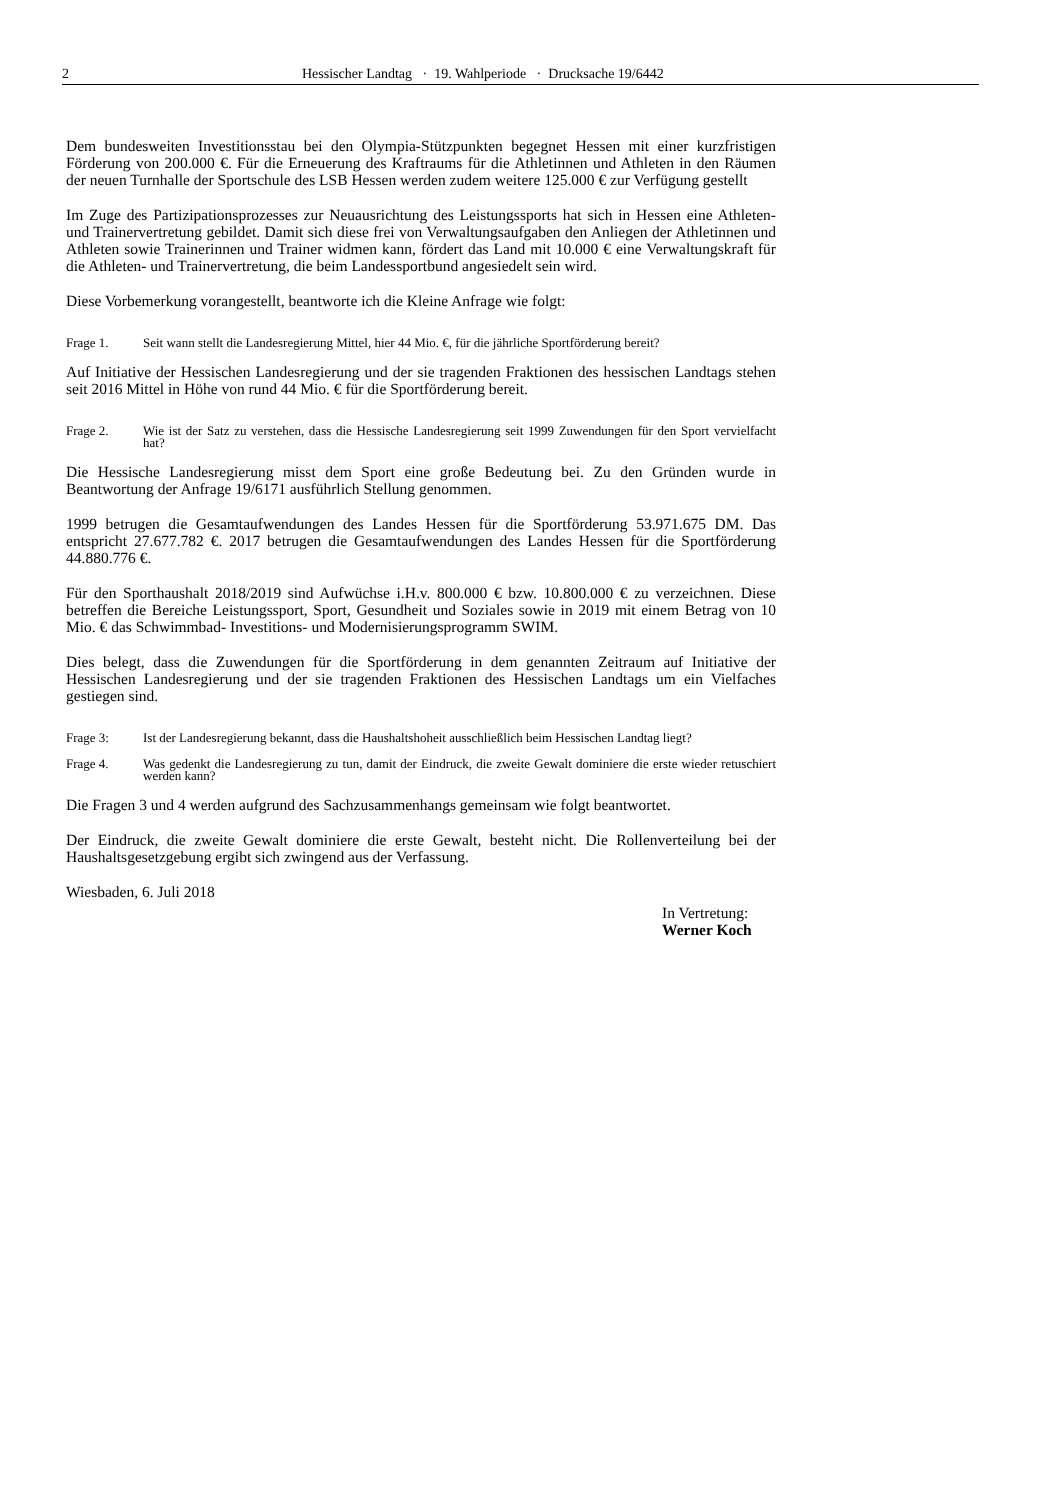2 Hessischer Landtag · 19. Wahlperiode · Drucksache 19/6442
Dem bundesweiten Investitionsstau bei den Olympia-Stützpunkten begegnet Hessen mit einer kurzfristigen Förderung von 200.000 €. Für die Erneuerung des Kraftraums für die Athletinnen und Athleten in den Räumen der neuen Turnhalle der Sportschule des LSB Hessen werden zudem weitere 125.000 € zur Verfügung gestellt
Im Zuge des Partizipationsprozesses zur Neuausrichtung des Leistungssports hat sich in Hessen eine Athleten- und Trainervertretung gebildet. Damit sich diese frei von Verwaltungsaufgaben den Anliegen der Athletinnen und Athleten sowie Trainerinnen und Trainer widmen kann, fördert das Land mit 10.000 € eine Verwaltungskraft für die Athleten- und Trainervertretung, die beim Landessportbund angesiedelt sein wird.
Diese Vorbemerkung vorangestellt, beantworte ich die Kleine Anfrage wie folgt:
Frage 1. Seit wann stellt die Landesregierung Mittel, hier 44 Mio. €, für die jährliche Sportförderung bereit?
Auf Initiative der Hessischen Landesregierung und der sie tragenden Fraktionen des hessischen Landtags stehen seit 2016 Mittel in Höhe von rund 44 Mio. € für die Sportförderung bereit.
Frage 2. Wie ist der Satz zu verstehen, dass die Hessische Landesregierung seit 1999 Zuwendungen für den Sport vervielfacht hat?
Die Hessische Landesregierung misst dem Sport eine große Bedeutung bei. Zu den Gründen wurde in Beantwortung der Anfrage 19/6171 ausführlich Stellung genommen.
1999 betrugen die Gesamtaufwendungen des Landes Hessen für die Sportförderung 53.971.675 DM. Das entspricht 27.677.782 €. 2017 betrugen die Gesamtaufwendungen des Landes Hessen für die Sportförderung 44.880.776 €.
Für den Sporthaushalt 2018/2019 sind Aufwüchse i.H.v. 800.000 € bzw. 10.800.000 € zu verzeichnen. Diese betreffen die Bereiche Leistungssport, Sport, Gesundheit und Soziales sowie in 2019 mit einem Betrag von 10 Mio. € das Schwimmbad- Investitions- und Modernisierungsprogramm SWIM.
Dies belegt, dass die Zuwendungen für die Sportförderung in dem genannten Zeitraum auf Initiative der Hessischen Landesregierung und der sie tragenden Fraktionen des Hessischen Landtags um ein Vielfaches gestiegen sind.
Frage 3: Ist der Landesregierung bekannt, dass die Haushaltshoheit ausschließlich beim Hessischen Landtag liegt?
Frage 4. Was gedenkt die Landesregierung zu tun, damit der Eindruck, die zweite Gewalt dominiere die erste wieder retuschiert werden kann?
Die Fragen 3 und 4 werden aufgrund des Sachzusammenhangs gemeinsam wie folgt beantwortet.
Der Eindruck, die zweite Gewalt dominiere die erste Gewalt, besteht nicht. Die Rollenverteilung bei der Haushaltsgesetzgebung ergibt sich zwingend aus der Verfassung.
Wiesbaden, 6. Juli 2018
In Vertretung:
Werner Koch